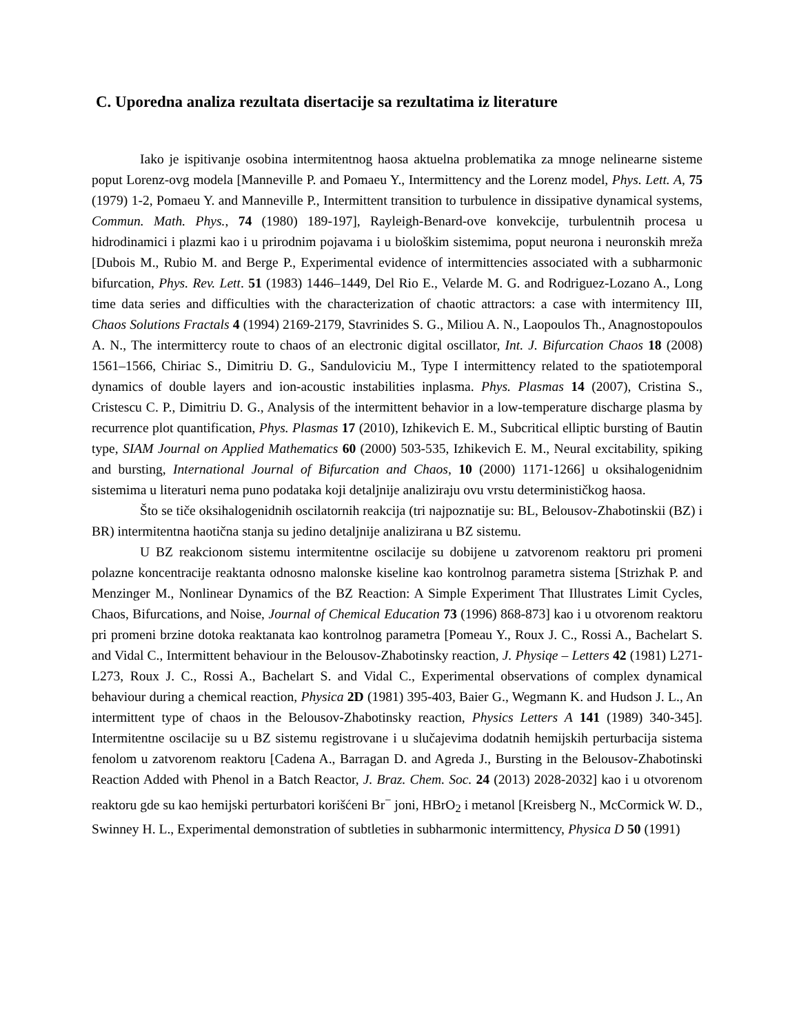C. Uporedna analiza rezultata disertacije sa rezultatima iz literature
Iako je ispitivanje osobina intermitentnog haosa aktuelna problematika za mnoge nelinearne sisteme poput Lorenz-ovg modela [Manneville P. and Pomaeu Y., Intermittency and the Lorenz model, Phys. Lett. A, 75 (1979) 1-2, Pomaeu Y. and Manneville P., Intermittent transition to turbulence in dissipative dynamical systems, Commun. Math. Phys., 74 (1980) 189-197], Rayleigh-Benard-ove konvekcije, turbulentnih procesa u hidrodinamici i plazmi kao i u prirodnim pojavama i u biološkim sistemima, poput neurona i neuronskih mreža [Dubois M., Rubio M. and Berge P., Experimental evidence of intermittencies associated with a subharmonic bifurcation, Phys. Rev. Lett. 51 (1983) 1446–1449, Del Rio E., Velarde M. G. and Rodriguez-Lozano A., Long time data series and difficulties with the characterization of chaotic attractors: a case with intermitency III, Chaos Solutions Fractals 4 (1994) 2169-2179, Stavrinides S. G., Miliou A. N., Laopoulos Th., Anagnostopoulos A. N., The intermittercy route to chaos of an electronic digital oscillator, Int. J. Bifurcation Chaos 18 (2008) 1561–1566, Chiriac S., Dimitriu D. G., Sanduloviciu M., Type I intermittency related to the spatiotemporal dynamics of double layers and ion-acoustic instabilities inplasma. Phys. Plasmas 14 (2007), Cristina S., Cristescu C. P., Dimitriu D. G., Analysis of the intermittent behavior in a low-temperature discharge plasma by recurrence plot quantification, Phys. Plasmas 17 (2010), Izhikevich E. M., Subcritical elliptic bursting of Bautin type, SIAM Journal on Applied Mathematics 60 (2000) 503-535, Izhikevich E. M., Neural excitability, spiking and bursting, International Journal of Bifurcation and Chaos, 10 (2000) 1171-1266] u oksihalogenidnim sistemima u literaturi nema puno podataka koji detaljnije analiziraju ovu vrstu determinističkog haosa.
Što se tiče oksihalogenidnih oscilatornih reakcija (tri najpoznatije su: BL, Belousov-Zhabotinskii (BZ) i BR) intermitentna haotična stanja su jedino detaljnije analizirana u BZ sistemu.
U BZ reakcionom sistemu intermitentne oscilacije su dobijene u zatvorenom reaktoru pri promeni polazne koncentracije reaktanta odnosno malonske kiseline kao kontrolnog parametra sistema [Strizhak P. and Menzinger M., Nonlinear Dynamics of the BZ Reaction: A Simple Experiment That Illustrates Limit Cycles, Chaos, Bifurcations, and Noise, Journal of Chemical Education 73 (1996) 868-873] kao i u otvorenom reaktoru pri promeni brzine dotoka reaktanata kao kontrolnog parametra [Pomeau Y., Roux J. C., Rossi A., Bachelart S. and Vidal C., Intermittent behaviour in the Belousov-Zhabotinsky reaction, J. Physiqe – Letters 42 (1981) L271-L273, Roux J. C., Rossi A., Bachelart S. and Vidal C., Experimental observations of complex dynamical behaviour during a chemical reaction, Physica 2D (1981) 395-403, Baier G., Wegmann K. and Hudson J. L., An intermittent type of chaos in the Belousov-Zhabotinsky reaction, Physics Letters A 141 (1989) 340-345]. Intermitentne oscilacije su u BZ sistemu registrovane i u slučajevima dodatnih hemijskih perturbacija sistema fenolom u zatvorenom reaktoru [Cadena A., Barragan D. and Agreda J., Bursting in the Belousov-Zhabotinski Reaction Added with Phenol in a Batch Reactor, J. Braz. Chem. Soc. 24 (2013) 2028-2032] kao i u otvorenom reaktoru gde su kao hemijski perturbatori korišćeni Br<sup>−</sup> joni, HBrO<sub>2</sub> i metanol [Kreisberg N., McCormick W. D., Swinney H. L., Experimental demonstration of subtleties in subharmonic intermittency, Physica D 50 (1991)